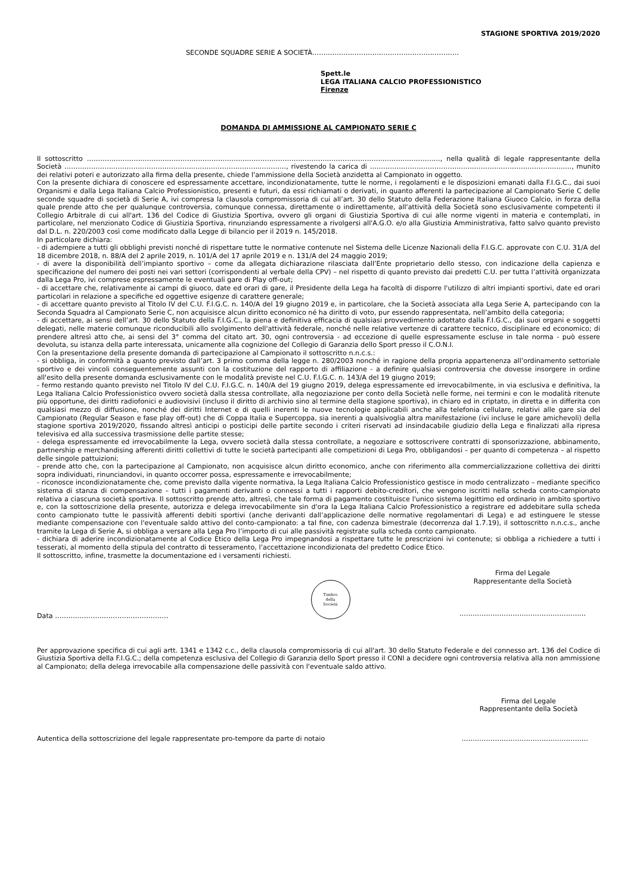STAGIONE SPORTIVA 2019/2020
SECONDE SQUADRE SERIE A SOCIETÀ…………………………………………………………
Spett.le
LEGA ITALIANA CALCIO PROFESSIONISTICO
Firenze
DOMANDA DI AMMISSIONE AL CAMPIONATO SERIE C
Il sottoscritto ……………………………………………………………………………………………………………………………………………, nella qualità di legale rappresentante della Società ……………………………………………………..……………………..…………, rivestendo la carica di ………………………………………..…………………………………..…, munito dei relativi poteri e autorizzato alla firma della presente, chiede l'ammissione della Società anzidetta al Campionato in oggetto.
Con la presente dichiara di conoscere ed espressamente accettare, incondizionatamente, tutte le norme, i regolamenti e le disposizioni emanati dalla F.I.G.C., dai suoi Organismi e dalla Lega Italiana Calcio Professionistico, presenti e futuri, da essi richiamati o derivati, in quanto afferenti la partecipazione al Campionato Serie C delle seconde squadre di società di Serie A, ivi compresa la clausola compromissoria di cui all’art. 30 dello Statuto della Federazione Italiana Giuoco Calcio, in forza della quale prende atto che per qualunque controversia, comunque connessa, direttamente o indirettamente, all'attività della Società sono esclusivamente competenti il Collegio Arbitrale di cui all'art. 136 del Codice di Giustizia Sportiva, ovvero gli organi di Giustizia Sportiva di cui alle norme vigenti in materia e contemplati, in particolare, nel menzionato Codice di Giustizia Sportiva, rinunziando espressamente a rivolgersi all'A.G.O. e/o alla Giustizia Amministrativa, fatto salvo quanto previsto dal D.L. n. 220/2003 così come modificato dalla Legge di bilancio per il 2019 n. 145/2018.
In particolare dichiara:
- di adempiere a tutti gli obblighi previsti nonché di rispettare tutte le normative contenute nel Sistema delle Licenze Nazionali della F.I.G.C. approvate con C.U. 31/A del 18 dicembre 2018, n. 88/A del 2 aprile 2019, n. 101/A del 17 aprile 2019 e n. 131/A del 24 maggio 2019;
- di avere la disponibilità dell’impianto sportivo – come da allegata dichiarazione rilasciata dall’Ente proprietario dello stesso, con indicazione della capienza e specificazione del numero dei posti nei vari settori (corrispondenti al verbale della CPV) – nel rispetto di quanto previsto dai predetti C.U. per tutta l’attività organizzata dalla Lega Pro, ivi comprese espressamente le eventuali gare di Play off-out;
- di accettare che, relativamente ai campi di giuoco, date ed orari di gare, il Presidente della Lega ha facoltà di disporre l'utilizzo di altri impianti sportivi, date ed orari particolari in relazione a specifiche ed oggettive esigenze di carattere generale;
- di accettare quanto previsto al Titolo IV del C.U. F.I.G.C. n. 140/A del 19 giugno 2019 e, in particolare, che la Società associata alla Lega Serie A, partecipando con la Seconda Squadra al Campionato Serie C, non acquisisce alcun diritto economico né ha diritto di voto, pur essendo rappresentata, nell’ambito della categoria;
- di accettare, ai sensi dell’art. 30 dello Statuto della F.I.G.C., la piena e definitiva efficacia di qualsiasi provvedimento adottato dalla F.I.G.C., dai suoi organi e soggetti delegati, nelle materie comunque riconducibili allo svolgimento dell'attività federale, nonché nelle relative vertenze di carattere tecnico, disciplinare ed economico; di prendere altresì atto che, ai sensi del 3° comma del citato art. 30, ogni controversia - ad eccezione di quelle espressamente escluse in tale norma - può essere devoluta, su istanza della parte interessata, unicamente alla cognizione del Collegio di Garanzia dello Sport presso il C.O.N.I.
Con la presentazione della presente domanda di partecipazione al Campionato il sottoscritto n.n.c.s.:
- si obbliga, in conformità a quanto previsto dall’art. 3 primo comma della legge n. 280/2003 nonché in ragione della propria appartenenza all’ordinamento settoriale sportivo e dei vincoli conseguentemente assunti con la costituzione del rapporto di affiliazione - a definire qualsiasi controversia che dovesse insorgere in ordine all'esito della presente domanda esclusivamente con le modalità previste nel C.U. F.I.G.C. n. 143/A del 19 giugno 2019;
- fermo restando quanto previsto nel Titolo IV del C.U. F.I.G.C. n. 140/A del 19 giugno 2019, delega espressamente ed irrevocabilmente, in via esclusiva e definitiva, la Lega Italiana Calcio Professionistico ovvero società dalla stessa controllate, alla negoziazione per conto della Società nelle forme, nei termini e con le modalità ritenute più opportune, dei diritti radiofonici e audiovisivi (incluso il diritto di archivio sino al termine della stagione sportiva), in chiaro ed in criptato, in diretta e in differita con qualsiasi mezzo di diffusione, nonché dei diritti Internet e di quelli inerenti le nuove tecnologie applicabili anche alla telefonia cellulare, relativi alle gare sia del Campionato (Regular Season e fase play off-out) che di Coppa Italia e Supercoppa, sia inerenti a qualsivoglia altra manifestazione (ivi incluse le gare amichevoli) della stagione sportiva 2019/2020, fissando altresì anticipi o posticipi delle partite secondo i criteri riservati ad insindacabile giudizio della Lega e finalizzati alla ripresa televisiva ed alla successiva trasmissione delle partite stesse;
- delega espressamente ed irrevocabilmente la Lega, ovvero società dalla stessa controllate, a negoziare e sottoscrivere contratti di sponsorizzazione, abbinamento, partnership e merchandising afferenti diritti collettivi di tutte le società partecipanti alle competizioni di Lega Pro, obbligandosi – per quanto di competenza – al rispetto delle singole pattuizioni;
- prende atto che, con la partecipazione al Campionato, non acquisisce alcun diritto economico, anche con riferimento alla commercializzazione collettiva dei diritti sopra individuati, rinunciandovi, in quanto occorrer possa, espressamente e irrevocabilmente;
- riconosce incondizionatamente che, come previsto dalla vigente normativa, la Lega Italiana Calcio Professionistico gestisce in modo centralizzato – mediante specifico sistema di stanza di compensazione – tutti i pagamenti derivanti o connessi a tutti i rapporti debito-creditori, che vengono iscritti nella scheda conto-campionato relativa a ciascuna società sportiva. Il sottoscritto prende atto, altresì, che tale forma di pagamento costituisce l'unico sistema legittimo ed ordinario in ambito sportivo e, con la sottoscrizione della presente, autorizza e delega irrevocabilmente sin d'ora la Lega Italiana Calcio Professionistico a registrare ed addebitare sulla scheda conto campionato tutte le passività afferenti debiti sportivi (anche derivanti dall’applicazione delle normative regolamentari di Lega) e ad estinguere le stesse mediante compensazione con l'eventuale saldo attivo del conto-campionato: a tal fine, con cadenza bimestrale (decorrenza dal 1.7.19), il sottoscritto n.n.c.s., anche tramite la Lega di Serie A, si obbliga a versare alla Lega Pro l’importo di cui alle passività registrate sulla scheda conto campionato.
- dichiara di aderire incondizionatamente al Codice Etico della Lega Pro impegnandosi a rispettare tutte le prescrizioni ivi contenute; si obbliga a richiedere a tutti i tesserati, al momento della stipula del contratto di tesseramento, l’accettazione incondizionata del predetto Codice Etico.
Il sottoscritto, infine, trasmette la documentazione ed i versamenti richiesti.
Data ……………………………………………
Timbro
della
Società
Firma del Legale
Rappresentante della Società
…………………………………………………
Per approvazione specifica di cui agli artt. 1341 e 1342 c.c., della clausola compromissoria di cui all'art. 30 dello Statuto Federale e del connesso art. 136 del Codice di Giustizia Sportiva della F.I.G.C.; della competenza esclusiva del Collegio di Garanzia dello Sport presso il CONI a decidere ogni controversia relativa alla non ammissione al Campionato; della delega irrevocabile alla compensazione delle passività con l'eventuale saldo attivo.
Firma del Legale
Rappresentante della Società
Autentica della sottoscrizione del legale rappresentate pro-tempore da parte di notaio …………………………………………………